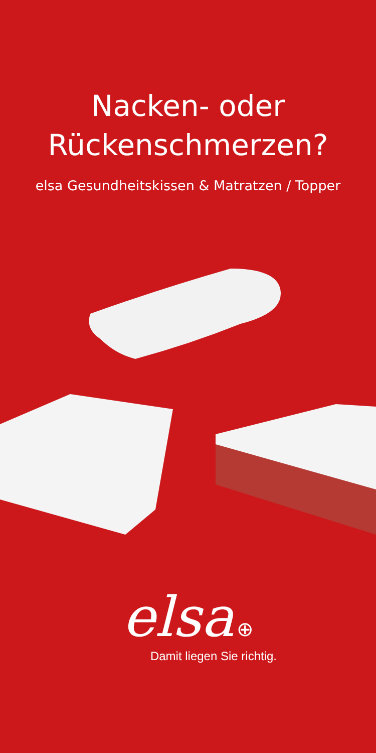Nacken- oder
Rückenschmerzen?
elsa Gesundheitskissen & Matratzen / Topper
elsa ⊕
Damit liegen Sie richtig.